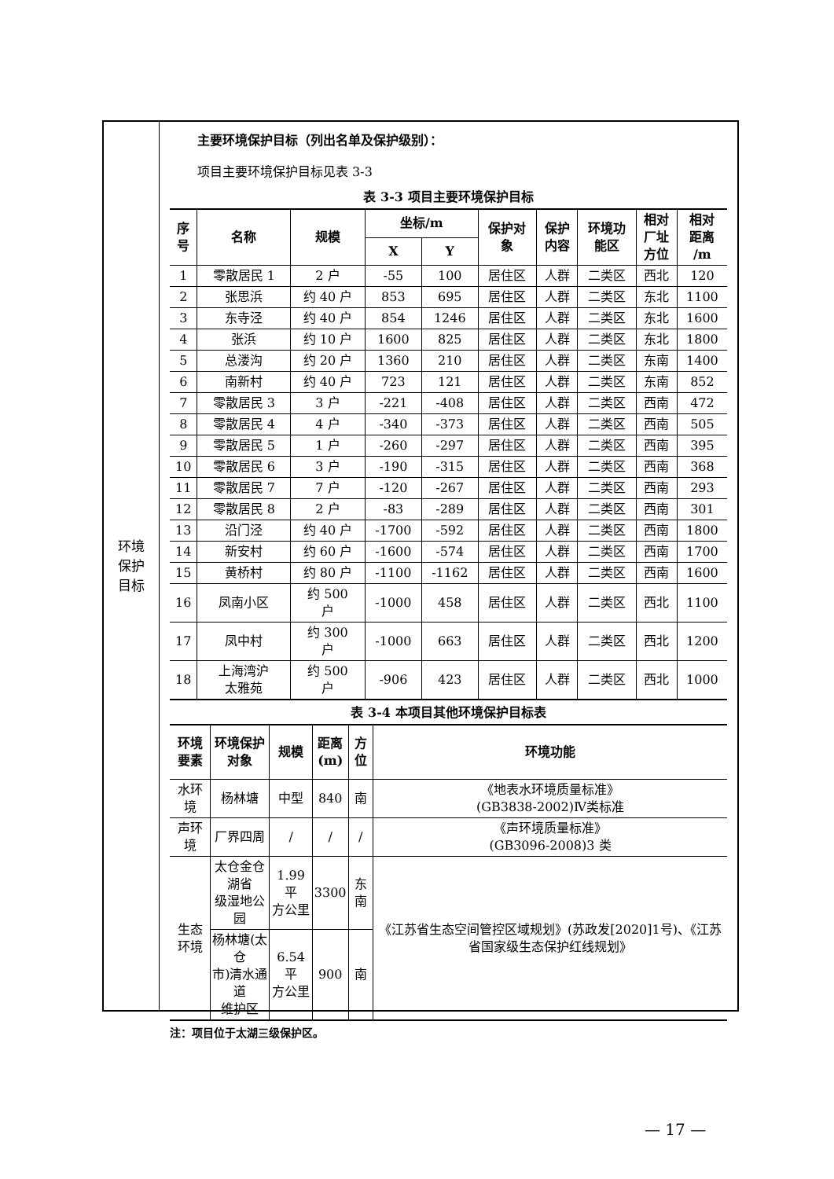环境
保护
目标
主要环境保护目标（列出名单及保护级别）：
项目主要环境保护目标见表 3-3
表 3-3 项目主要环境保护目标
| 序 号 | 名称 | 规模 | 坐标/m | | 保护对 象 | 保护 内容 | 环境功 能区 | 相对 厂址 方位 | 相对 距离 /m |
| --- | --- | --- | --- | --- | --- | --- | --- | --- | --- |
| | | | X | Y | | | | | |
| 1 | 零散居民 1 | 2 户 | -55 | 100 | 居住区 | 人群 | 二类区 | 西北 | 120 |
| 2 | 张思浜 | 约 40 户 | 853 | 695 | 居住区 | 人群 | 二类区 | 东北 | 1100 |
| 3 | 东寺泾 | 约 40 户 | 854 | 1246 | 居住区 | 人群 | 二类区 | 东北 | 1600 |
| 4 | 张浜 | 约 10 户 | 1600 | 825 | 居住区 | 人群 | 二类区 | 东北 | 1800 |
| 5 | 总溇沟 | 约 20 户 | 1360 | 210 | 居住区 | 人群 | 二类区 | 东南 | 1400 |
| 6 | 南新村 | 约 40 户 | 723 | 121 | 居住区 | 人群 | 二类区 | 东南 | 852 |
| 7 | 零散居民 3 | 3 户 | -221 | -408 | 居住区 | 人群 | 二类区 | 西南 | 472 |
| 8 | 零散居民 4 | 4 户 | -340 | -373 | 居住区 | 人群 | 二类区 | 西南 | 505 |
| 9 | 零散居民 5 | 1 户 | -260 | -297 | 居住区 | 人群 | 二类区 | 西南 | 395 |
| 10 | 零散居民 6 | 3 户 | -190 | -315 | 居住区 | 人群 | 二类区 | 西南 | 368 |
| 11 | 零散居民 7 | 7 户 | -120 | -267 | 居住区 | 人群 | 二类区 | 西南 | 293 |
| 12 | 零散居民 8 | 2 户 | -83 | -289 | 居住区 | 人群 | 二类区 | 西南 | 301 |
| 13 | 沿门泾 | 约 40 户 | -1700 | -592 | 居住区 | 人群 | 二类区 | 西南 | 1800 |
| 14 | 新安村 | 约 60 户 | -1600 | -574 | 居住区 | 人群 | 二类区 | 西南 | 1700 |
| 15 | 黄桥村 | 约 80 户 | -1100 | -1162 | 居住区 | 人群 | 二类区 | 西南 | 1600 |
| 16 | 凤南小区 | 约 500 户 | -1000 | 458 | 居住区 | 人群 | 二类区 | 西北 | 1100 |
| 17 | 凤中村 | 约 300 户 | -1000 | 663 | 居住区 | 人群 | 二类区 | 西北 | 1200 |
| 18 | 上海湾沪 太雅苑 | 约 500 户 | -906 | 423 | 居住区 | 人群 | 二类区 | 西北 | 1000 |
表 3-4 本项目其他环境保护目标表
| 环境要素 | 环境保护对象 | 规模 | 距离 (m) | 方位 | 环境功能 |
| --- | --- | --- | --- | --- | --- |
| 水环境 | 杨林塘 | 中型 | 840 | 南 | 《地表水环境质量标准》 (GB3838-2002)Ⅳ类标准 |
| 声环境 | 厂界四周 | / | / | / | 《声环境质量标准》 (GB3096-2008)3 类 |
| 生态环境 | 太仓金仓湖省 级湿地公园 | 1.99 平 方公里 | 3300 | 东南 | 《江苏省生态空间管控区域规划》(苏政发[2020]1号)、《江苏省国家级生态保护红线规划》 |
| | 杨林塘(太仓 市)清水通道 维护区 | 6.54 平 方公里 | 900 | 南 | |
注：项目位于太湖三级保护区。
— 17 —